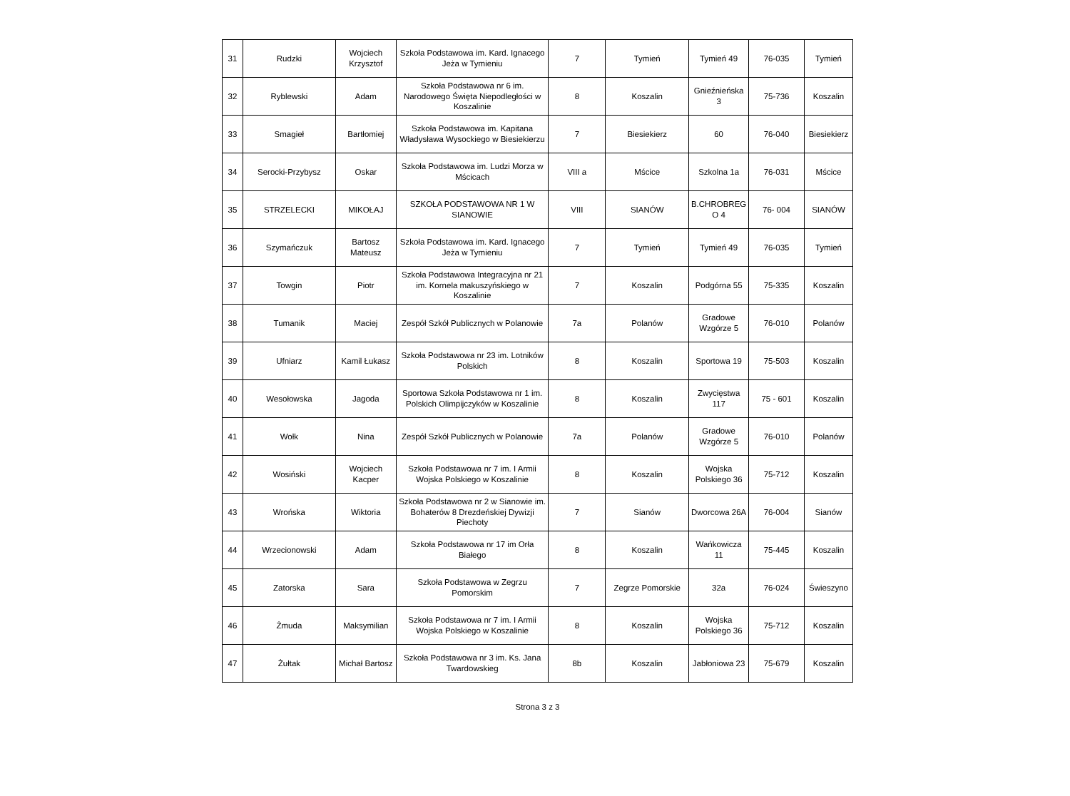| 31 | Rudzki | Wojciech Krzysztof | Szkoła Podstawowa im. Kard. Ignacego Jeża w Tymieniu | 7 | Tymień | Tymień 49 | 76-035 | Tymień |
| 32 | Ryblewski | Adam | Szkoła Podstawowa nr 6 im. Narodowego Święta Niepodległości w Koszalinie | 8 | Koszalin | Gnieźnieńska 3 | 75-736 | Koszalin |
| 33 | Smagieł | Bartłomiej | Szkoła Podstawowa im. Kapitana Władysława Wysockiego w Biesiekierzu | 7 | Biesiekierz | 60 | 76-040 | Biesiekierz |
| 34 | Serocki-Przybysz | Oskar | Szkoła Podstawowa im. Ludzi Morza w Mścicach | VIII a | Mścice | Szkolna 1a | 76-031 | Mścice |
| 35 | STRZELECKI | MIKOŁAJ | SZKOŁA PODSTAWOWA NR 1 W SIANOWIE | VIII | SIANÓW | B.CHROBREG O 4 | 76- 004 | SIANÓW |
| 36 | Szymańczuk | Bartosz Mateusz | Szkoła Podstawowa im. Kard. Ignacego Jeża w Tymieniu | 7 | Tymień | Tymień 49 | 76-035 | Tymień |
| 37 | Towgin | Piotr | Szkoła Podstawowa Integracyjna nr 21 im. Kornela makuszyńskiego w Koszalinie | 7 | Koszalin | Podgórna 55 | 75-335 | Koszalin |
| 38 | Tumanik | Maciej | Zespół Szkół Publicznych w Polanowie | 7a | Polanów | Gradowe Wzgórze 5 | 76-010 | Polanów |
| 39 | Ufniarz | Kamil Łukasz | Szkoła Podstawowa nr 23 im. Lotników Polskich | 8 | Koszalin | Sportowa 19 | 75-503 | Koszalin |
| 40 | Wesołowska | Jagoda | Sportowa Szkoła Podstawowa nr 1 im. Polskich Olimpijczyków w Koszalinie | 8 | Koszalin | Zwycięstwa 117 | 75 - 601 | Koszalin |
| 41 | Wołk | Nina | Zespół Szkół Publicznych w Polanowie | 7a | Polanów | Gradowe Wzgórze 5 | 76-010 | Polanów |
| 42 | Wosiński | Wojciech Kacper | Szkoła Podstawowa nr 7 im. I Armii Wojska Polskiego w Koszalinie | 8 | Koszalin | Wojska Polskiego 36 | 75-712 | Koszalin |
| 43 | Wrońska | Wiktoria | Szkoła Podstawowa nr 2 w Sianowie im. Bohaterów 8 Drezdeńskiej Dywizji Piechoty | 7 | Sianów | Dworcowa 26A | 76-004 | Sianów |
| 44 | Wrzecionowski | Adam | Szkoła Podstawowa nr 17 im Orła Białego | 8 | Koszalin | Wańkowicza 11 | 75-445 | Koszalin |
| 45 | Zatorska | Sara | Szkoła Podstawowa w Zegrzu Pomorskim | 7 | Zegrze Pomorskie | 32a | 76-024 | Świeszyno |
| 46 | Żmuda | Maksymilian | Szkoła Podstawowa nr 7 im. I Armii Wojska Polskiego w Koszalinie | 8 | Koszalin | Wojska Polskiego 36 | 75-712 | Koszalin |
| 47 | Żułtak | Michał Bartosz | Szkoła Podstawowa nr 3 im. Ks. Jana Twardowskieg | 8b | Koszalin | Jabłoniowa 23 | 75-679 | Koszalin |
Strona 3 z 3